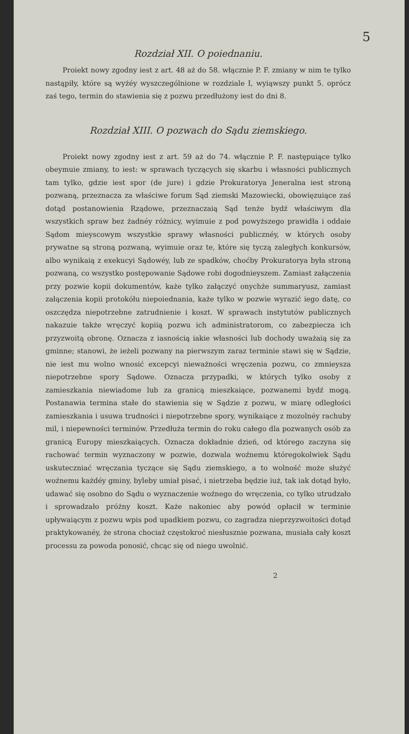5
Rozdział XII. O poiednaniu.
Proiekt nowy zgodny iest z art. 48 aż do 58. włącznie P. F. zmiany w nim te tylko nastąpiły, które są wyżéy wyszczególnione w rozdziale I, wyiąwszy punkt 5. oprócz zaś tego, termin do stawienia się z pozwu przedłużony iest do dni 8.
Rozdział XIII. O pozwach do Sądu ziemskiego.
Proiekt nowy zgodny iest z art. 59 aż do 74. włącznie P. F. następuiące tylko obeymuie zmiany, to iest: w sprawach tyczących się skarbu i własności publicznych tam tylko, gdzie iest spor (de jure) i gdzie Prokuratorya Jeneralna iest stroną pozwaną, przeznacza za właściwe forum Sąd ziemski Mazowiecki, obowięzuiące zaś dotąd postanowienia Rządowe, przeznaczaią Sąd tenże bydź właściwym dla wszystkich spraw bez żadnéy różnicy, wyimuie z pod powyższego prawidła i oddaie Sądom mieyscowym wszystkie sprawy własności publicznéy, w których osoby prywatne są stroną pozwaną, wyimuie oraz te, które się tyczą zaległych konkursów, albo wynikaią z exekucyi Sądowéy, lub ze spadków, choćby Prokuratorya była stroną pozwaną, co wszystko postępowanie Sądowe robi dogodnieyszem. Zamiast załączenia przy pozwie kopii dokumentów, każe tylko załączyć onychże summaryusz, zamiast załączenia kopii protokółu niepoiednania, każe tylko w pozwie wyrazić iego datę, co oszczędza niepotrzebne zatrudnienie i koszt. W sprawach instytutów publicznych nakazuie także wręczyć kopiią pozwu ich administratorom, co zabezpiecza ich przyzwoitą obronę. Oznacza z iasnością iakie własności lub dochody uważaią się za gminne; stanowi, że ieżeli pozwany na pierwszym zaraz terminie stawi się w Sądzie, nie iest mu wolno wnosić excepcyi nieważności wręczenia pozwu, co zmnieysza niepotrzebne spory Sądowe. Oznacza przypadki, w których tylko osoby z zamieszkania niewiadome lub za granicą mieszkaiące, pozwanemi bydź mogą. Postanawia termina stałe do stawienia się w Sądzie z pozwu, w miarę odległości zamieszkania i usuwa trudności i niepotrzebne spory, wynikaiące z mozolnéy rachuby mil, i niepewności terminów. Przedłuża termin do roku całego dla pozwanych osób za granicą Europy mieszkaiących. Oznacza dokładnie dzień, od którego zaczyna się rachować termin wyznaczony w pozwie, dozwala woźnemu któregokolwiek Sądu uskuteczniać wręczania tyczące się Sądu ziemskiego, a to wolność może służyć woźnemu każdéy gminy, byleby umiał pisać, i nietrzeba będzie iuż, tak iak dotąd było, udawać się osobno do Sądu o wyznaczenie woźnego do wręczenia, co tylko utrudzało i sprowadzało próżny koszt. Każe nakoniec aby powód opłacił w terminie upływaiącym z pozwu wpis pod upadkiem pozwu, co zagradza nieprzyzwoitości dotąd praktykowanéy, że strona chociaż częstokroć niesłusznie pozwana, musiała cały koszt processu za powoda ponosić, chcąc się od niego uwolnić.
2